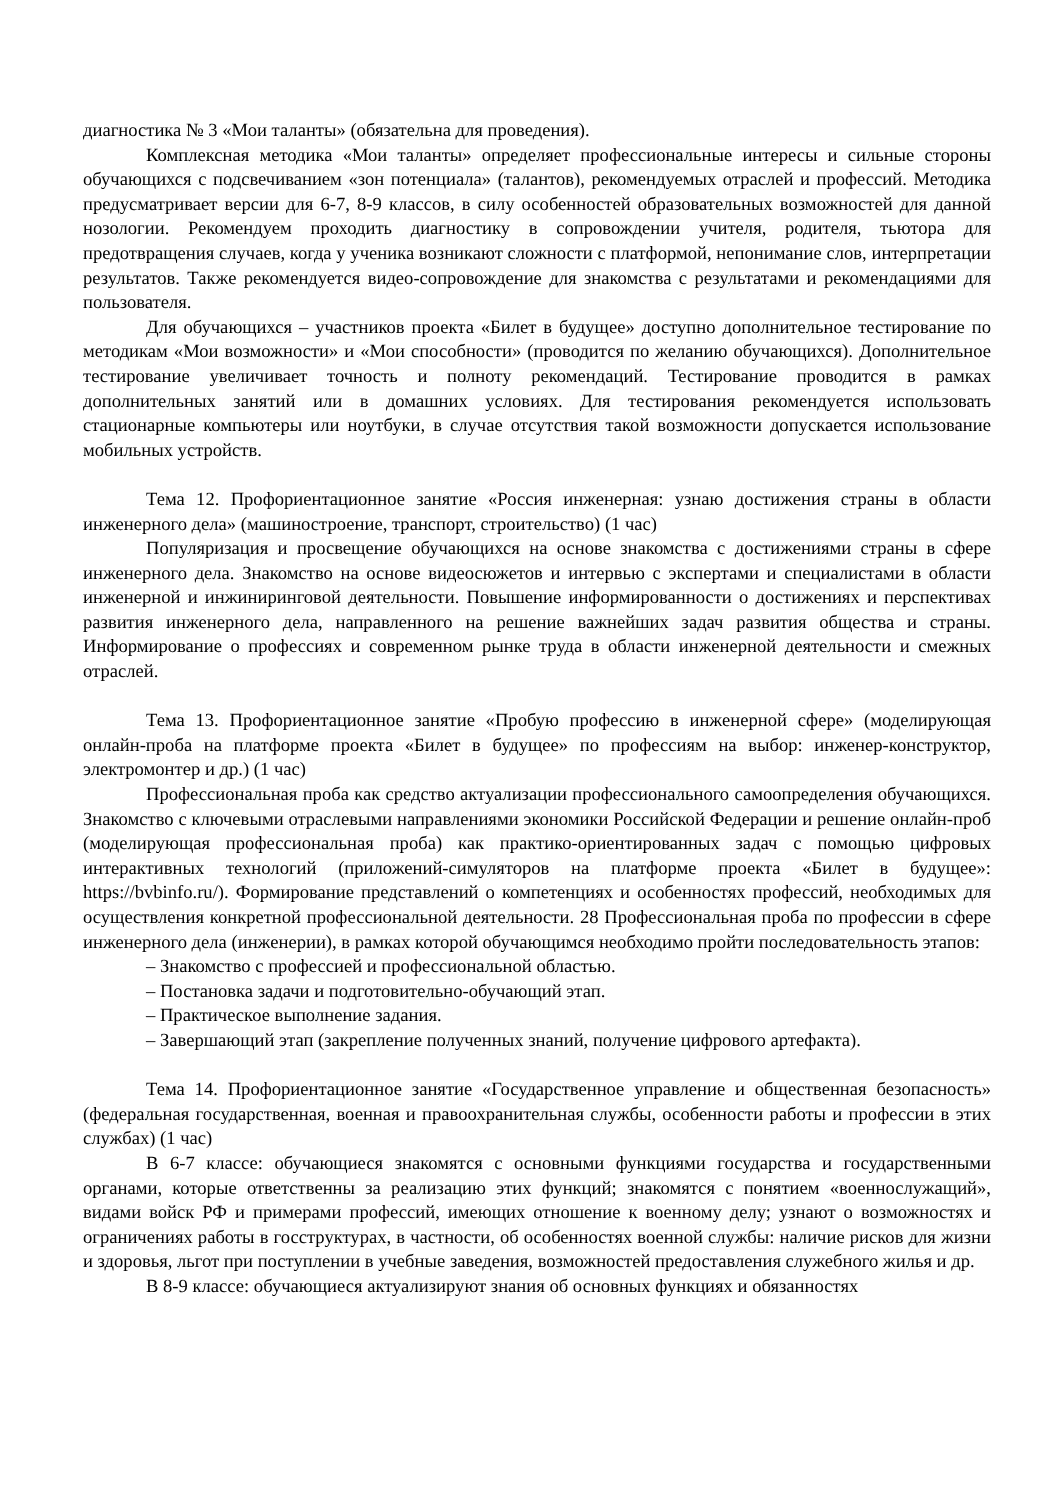диагностика № 3 «Мои таланты» (обязательна для проведения).
Комплексная методика «Мои таланты» определяет профессиональные интересы и сильные стороны обучающихся с подсвечиванием «зон потенциала» (талантов), рекомендуемых отраслей и профессий. Методика предусматривает версии для 6-7, 8-9 классов, в силу особенностей образовательных возможностей для данной нозологии. Рекомендуем проходить диагностику в сопровождении учителя, родителя, тьютора для предотвращения случаев, когда у ученика возникают сложности с платформой, непонимание слов, интерпретации результатов. Также рекомендуется видео-сопровождение для знакомства с результатами и рекомендациями для пользователя.
Для обучающихся – участников проекта «Билет в будущее» доступно дополнительное тестирование по методикам «Мои возможности» и «Мои способности» (проводится по желанию обучающихся). Дополнительное тестирование увеличивает точность и полноту рекомендаций. Тестирование проводится в рамках дополнительных занятий или в домашних условиях. Для тестирования рекомендуется использовать стационарные компьютеры или ноутбуки, в случае отсутствия такой возможности допускается использование мобильных устройств.
Тема 12. Профориентационное занятие «Россия инженерная: узнаю достижения страны в области инженерного дела» (машиностроение, транспорт, строительство) (1 час)
Популяризация и просвещение обучающихся на основе знакомства с достижениями страны в сфере инженерного дела. Знакомство на основе видеосюжетов и интервью с экспертами и специалистами в области инженерной и инжиниринговой деятельности. Повышение информированности о достижениях и перспективах развития инженерного дела, направленного на решение важнейших задач развития общества и страны. Информирование о профессиях и современном рынке труда в области инженерной деятельности и смежных отраслей.
Тема 13. Профориентационное занятие «Пробую профессию в инженерной сфере» (моделирующая онлайн-проба на платформе проекта «Билет в будущее» по профессиям на выбор: инженер-конструктор, электромонтер и др.) (1 час)
Профессиональная проба как средство актуализации профессионального самоопределения обучающихся. Знакомство с ключевыми отраслевыми направлениями экономики Российской Федерации и решение онлайн-проб (моделирующая профессиональная проба) как практико-ориентированных задач с помощью цифровых интерактивных технологий (приложений-симуляторов на платформе проекта «Билет в будущее»: https://bvbinfo.ru/). Формирование представлений о компетенциях и особенностях профессий, необходимых для осуществления конкретной профессиональной деятельности. 28 Профессиональная проба по профессии в сфере инженерного дела (инженерии), в рамках которой обучающимся необходимо пройти последовательность этапов:
– Знакомство с профессией и профессиональной областью.
– Постановка задачи и подготовительно-обучающий этап.
– Практическое выполнение задания.
– Завершающий этап (закрепление полученных знаний, получение цифрового артефакта).
Тема 14. Профориентационное занятие «Государственное управление и общественная безопасность» (федеральная государственная, военная и правоохранительная службы, особенности работы и профессии в этих службах) (1 час)
В 6-7 классе: обучающиеся знакомятся с основными функциями государства и государственными органами, которые ответственны за реализацию этих функций; знакомятся с понятием «военнослужащий», видами войск РФ и примерами профессий, имеющих отношение к военному делу; узнают о возможностях и ограничениях работы в госструктурах, в частности, об особенностях военной службы: наличие рисков для жизни и здоровья, льгот при поступлении в учебные заведения, возможностей предоставления служебного жилья и др.
В 8-9 классе: обучающиеся актуализируют знания об основных функциях и обязанностях